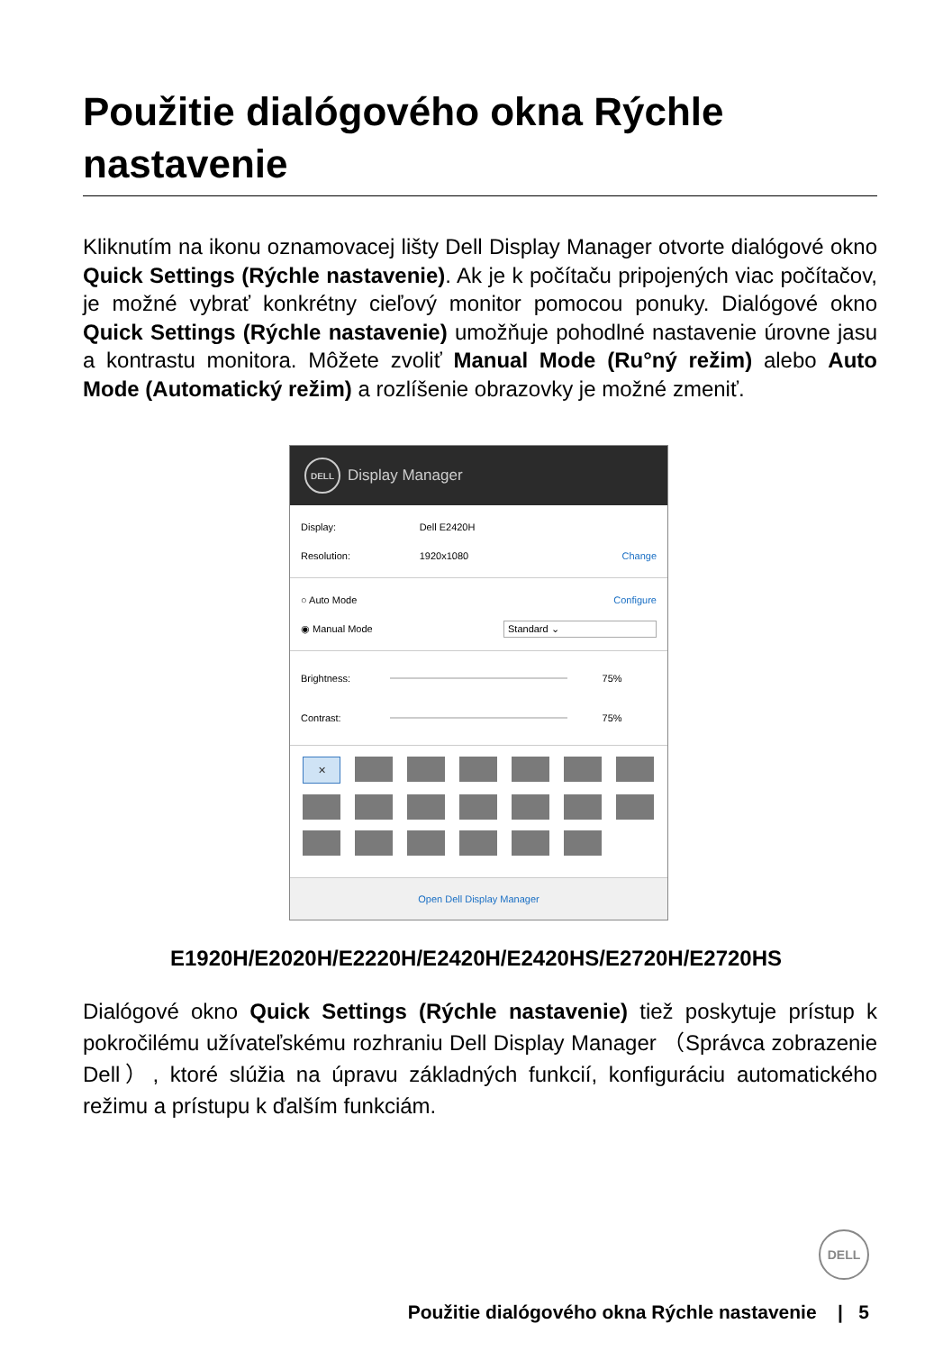Použitie dialógového okna Rýchle nastavenie
Kliknutím na ikonu oznamovacej lišty Dell Display Manager otvorte dialógové okno Quick Settings (Rýchle nastavenie). Ak je k počítaču pripojených viac počítačov, je možné vybrať konkrétny cieľový monitor pomocou ponuky. Dialógové okno Quick Settings (Rýchle nastavenie) umožňuje pohodlné nastavenie úrovne jasu a kontrastu monitora. Môžete zvoliť Manual Mode (Ru°ný režim) alebo Auto Mode (Automatický režim) a rozlíšenie obrazovky je možné zmeniť.
DELL
Display Manager
Display: Dell E2420H
Resolution: 1920x1080 Change
○ Auto Mode Configure
◉ Manual Mode Standard ⌄
Brightness: 75%
Contrast: 75%
✕
Open Dell Display Manager
E1920H/E2020H/E2220H/E2420H/E2420HS/E2720H/E2720HS
Dialógové okno Quick Settings (Rýchle nastavenie) tiež poskytuje prístup k pokročilému užívateľskému rozhraniu Dell Display Manager （Správca zobrazenie Dell）, ktoré slúžia na úpravu základných funkcií, konfiguráciu automatického režimu a prístupu k ďalším funkciám.
DELL
Použitie dialógového okna Rýchle nastavenie | 5